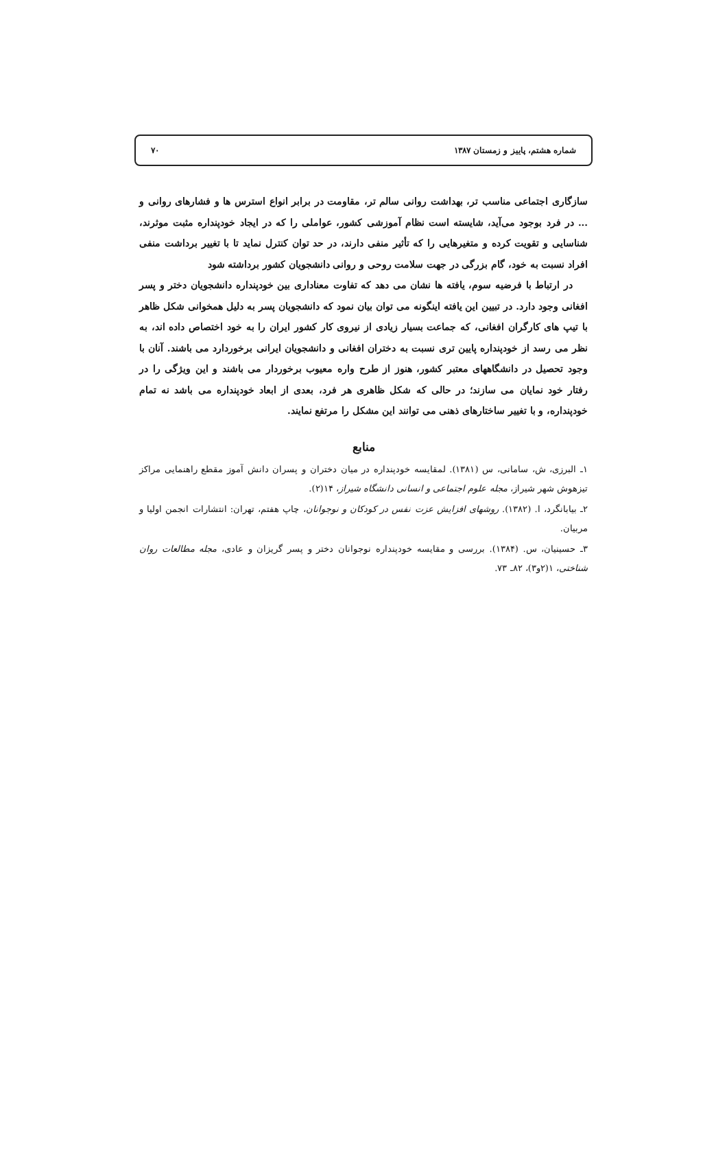شماره هشتم، پاییز و زمستان ۱۳۸۷ ۷۰
سازگاری اجتماعی مناسب تر، بهداشت روانی سالم تر، مقاومت در برابر انواع استرس ها و فشارهای روانی و ... در فرد بوجود می‌آید، شایسته است نظام آموزشی کشور، عواملی را که در ایجاد خودپنداره مثبت موثرند، شناسایی و تقویت کرده و متغیرهایی را که تأثیر منفی دارند، در حد توان کنترل نماید تا با تغییر برداشت منفی افراد نسبت به خود، گام بزرگی در جهت سلامت روحی و روانی دانشجویان کشور برداشته شود
در ارتباط با فرضیه سوم، یافته ها نشان می دهد که تفاوت معناداری بین خودپنداره دانشجویان دختر و پسر افغانی وجود دارد. در تبیین این یافته اینگونه می توان بیان نمود که دانشجویان پسر به دلیل همخوانی شکل ظاهر با تیپ های کارگران افغانی، که جماعت بسیار زیادی از نیروی کار کشور ایران را به خود اختصاص داده اند، به نظر می رسد از خودپنداره پایین تری نسبت به دختران افغانی و دانشجویان ایرانی برخوردارد می باشند. آنان با وجود تحصیل در دانشگاههای معتبر کشور، هنوز از طرح واره معیوب برخوردار می باشند و این ویژگی را در رفتار خود نمایان می سازند؛ در حالی که شکل ظاهری هر فرد، بعدی از ابعاد خودپنداره می باشد نه تمام خودپنداره، و با تغییر ساختارهای ذهنی می توانند این مشکل را مرتفع نمایند.
منابع
۱ـ البرزی، ش، سامانی، س (۱۳۸۱). لمقایسه خودپنداره در میان دختران و پسران دانش آموز مقطع راهنمایی مراکز تیزهوش شهر شیراز، مجله علوم اجتماعی و انسانی دانشگاه شیراز، ۱۴(۲).
۲ـ بیابانگرد، ا. (۱۳۸۲). روشهای افزایش عزت نفس در کودکان و نوجوانان، چاپ هفتم، تهران: انتشارات انجمن اولیا و مربیان.
۳ـ حسینیان، س. (۱۳۸۴). بررسی و مقایسه خودپنداره نوجوانان دختر و پسر گریزان و عادی، مجله مطالعات روان شناختی، ۱(۲و۳)، ۸۲ـ ۷۳.